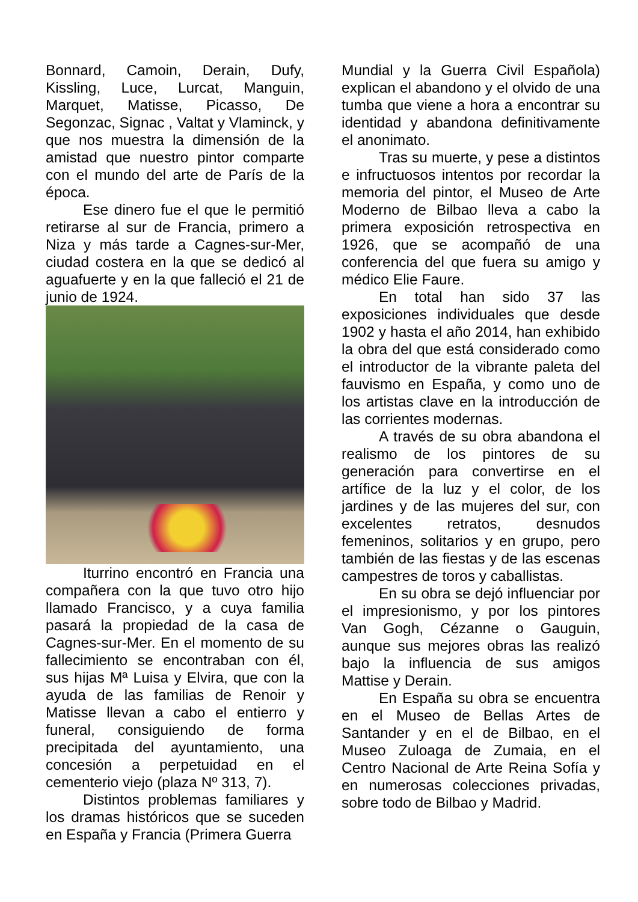Bonnard, Camoin, Derain, Dufy, Kissling, Luce, Lurcat, Manguin, Marquet, Matisse, Picasso, De Segonzac, Signac , Valtat y Vlaminck, y que nos muestra la dimensión de la amistad que nuestro pintor comparte con el mundo del arte de París de la época.
Ese dinero fue el que le permitió retirarse al sur de Francia, primero a Niza y más tarde a Cagnes-sur-Mer, ciudad costera en la que se dedicó al aguafuerte y en la que falleció el 21 de junio de 1924.
Iturrino encontró en Francia una compañera con la que tuvo otro hijo llamado Francisco, y a cuya familia pasará la propiedad de la casa de Cagnes-sur-Mer. En el momento de su fallecimiento se encontraban con él, sus hijas Mª Luisa y Elvira, que con la ayuda de las familias de Renoir y Matisse llevan a cabo el entierro y funeral, consiguiendo de forma precipitada del ayuntamiento, una concesión a perpetuidad en el cementerio viejo (plaza Nº 313, 7).
Distintos problemas familiares y los dramas históricos que se suceden en España y Francia (Primera Guerra
Mundial y la Guerra Civil Española) explican el abandono y el olvido de una tumba que viene a hora a encontrar su identidad y abandona definitivamente el anonimato.
Tras su muerte, y pese a distintos e infructuosos intentos por recordar la memoria del pintor, el Museo de Arte Moderno de Bilbao lleva a cabo la primera exposición retrospectiva en 1926, que se acompañó de una conferencia del que fuera su amigo y médico Elie Faure.
En total han sido 37 las exposiciones individuales que desde 1902 y hasta el año 2014, han exhibido la obra del que está considerado como el introductor de la vibrante paleta del fauvismo en España, y como uno de los artistas clave en la introducción de las corrientes modernas.
A través de su obra abandona el realismo de los pintores de su generación para convertirse en el artífice de la luz y el color, de los jardines y de las mujeres del sur, con excelentes retratos, desnudos femeninos, solitarios y en grupo, pero también de las fiestas y de las escenas campestres de toros y caballistas.
En su obra se dejó influenciar por el impresionismo, y por los pintores Van Gogh, Cézanne o Gauguin, aunque sus mejores obras las realizó bajo la influencia de sus amigos Mattise y Derain.
En España su obra se encuentra en el Museo de Bellas Artes de Santander y en el de Bilbao, en el Museo Zuloaga de Zumaia, en el Centro Nacional de Arte Reina Sofía y en numerosas colecciones privadas, sobre todo de Bilbao y Madrid.